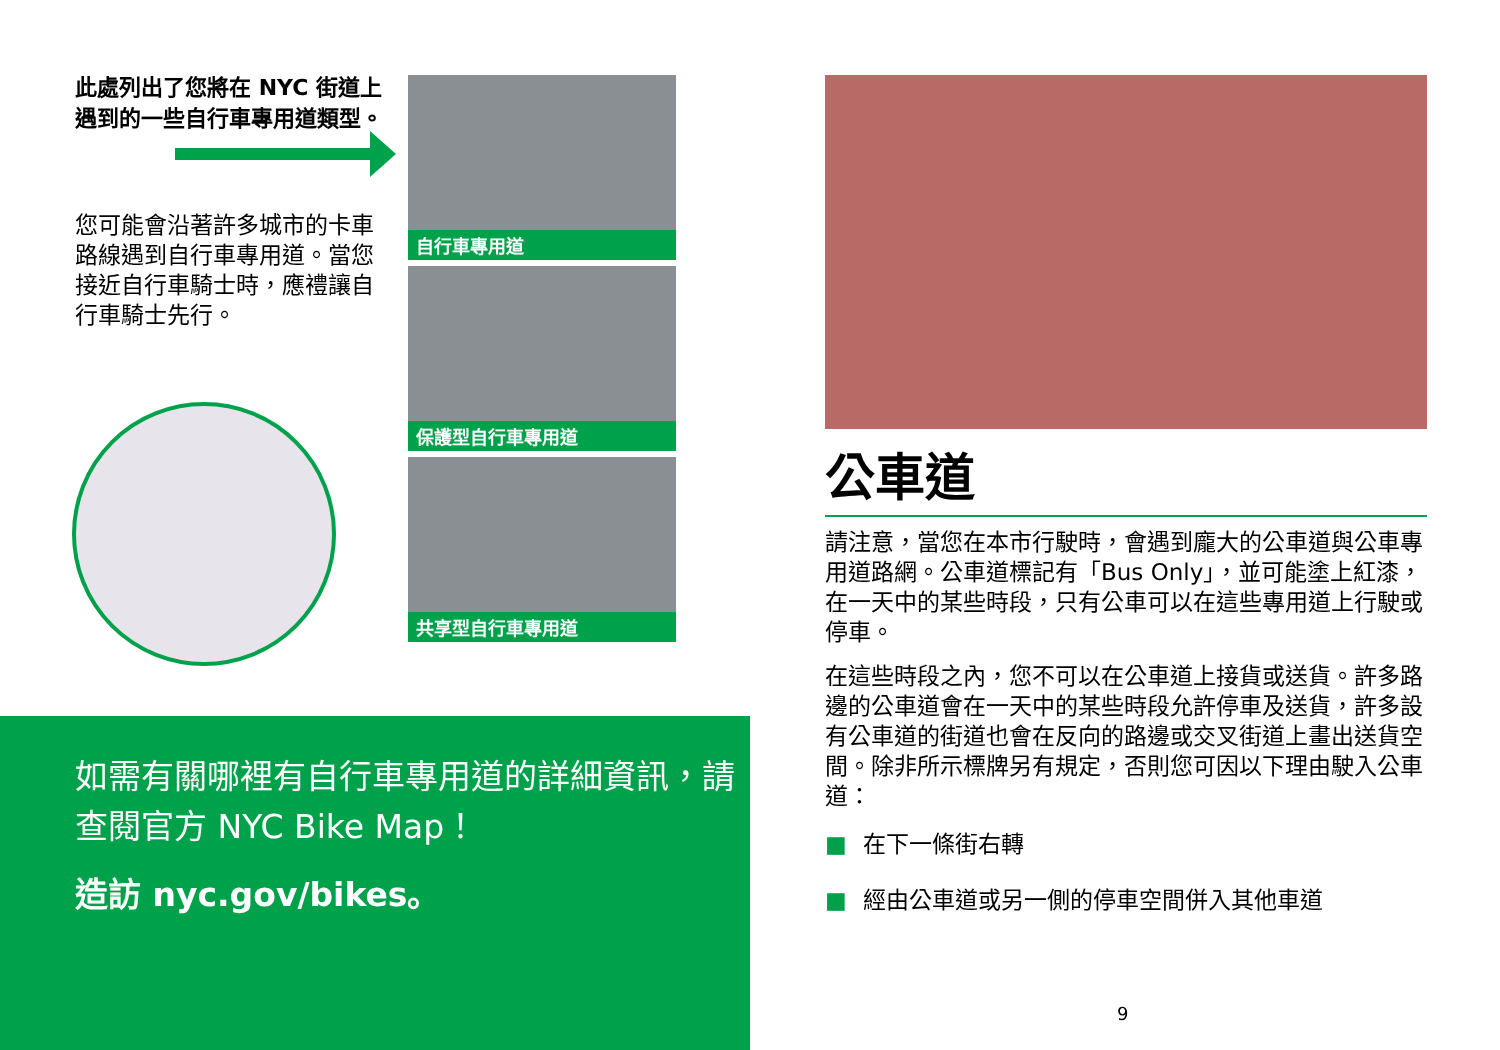此處列出了您將在 NYC 街道上遇到的一些自行車專用道類型。
您可能會沿著許多城市的卡車路線遇到自行車專用道。當您接近自行車騎士時，應禮讓自行車騎士先行。
自行車專用道
保護型自行車專用道
共享型自行車專用道
如需有關哪裡有自行車專用道的詳細資訊，請查閱官方 NYC Bike Map！
造訪 nyc.gov/bikes。
公車道
請注意，當您在本市行駛時，會遇到龐大的公車道與公車專用道路網。公車道標記有「Bus Only」，並可能塗上紅漆，在一天中的某些時段，只有公車可以在這些專用道上行駛或停車。
在這些時段之內，您不可以在公車道上接貨或送貨。許多路邊的公車道會在一天中的某些時段允許停車及送貨，許多設有公車道的街道也會在反向的路邊或交叉街道上畫出送貨空間。除非所示標牌另有規定，否則您可因以下理由駛入公車道：
■ 在下一條街右轉
■ 經由公車道或另一側的停車空間併入其他車道
9